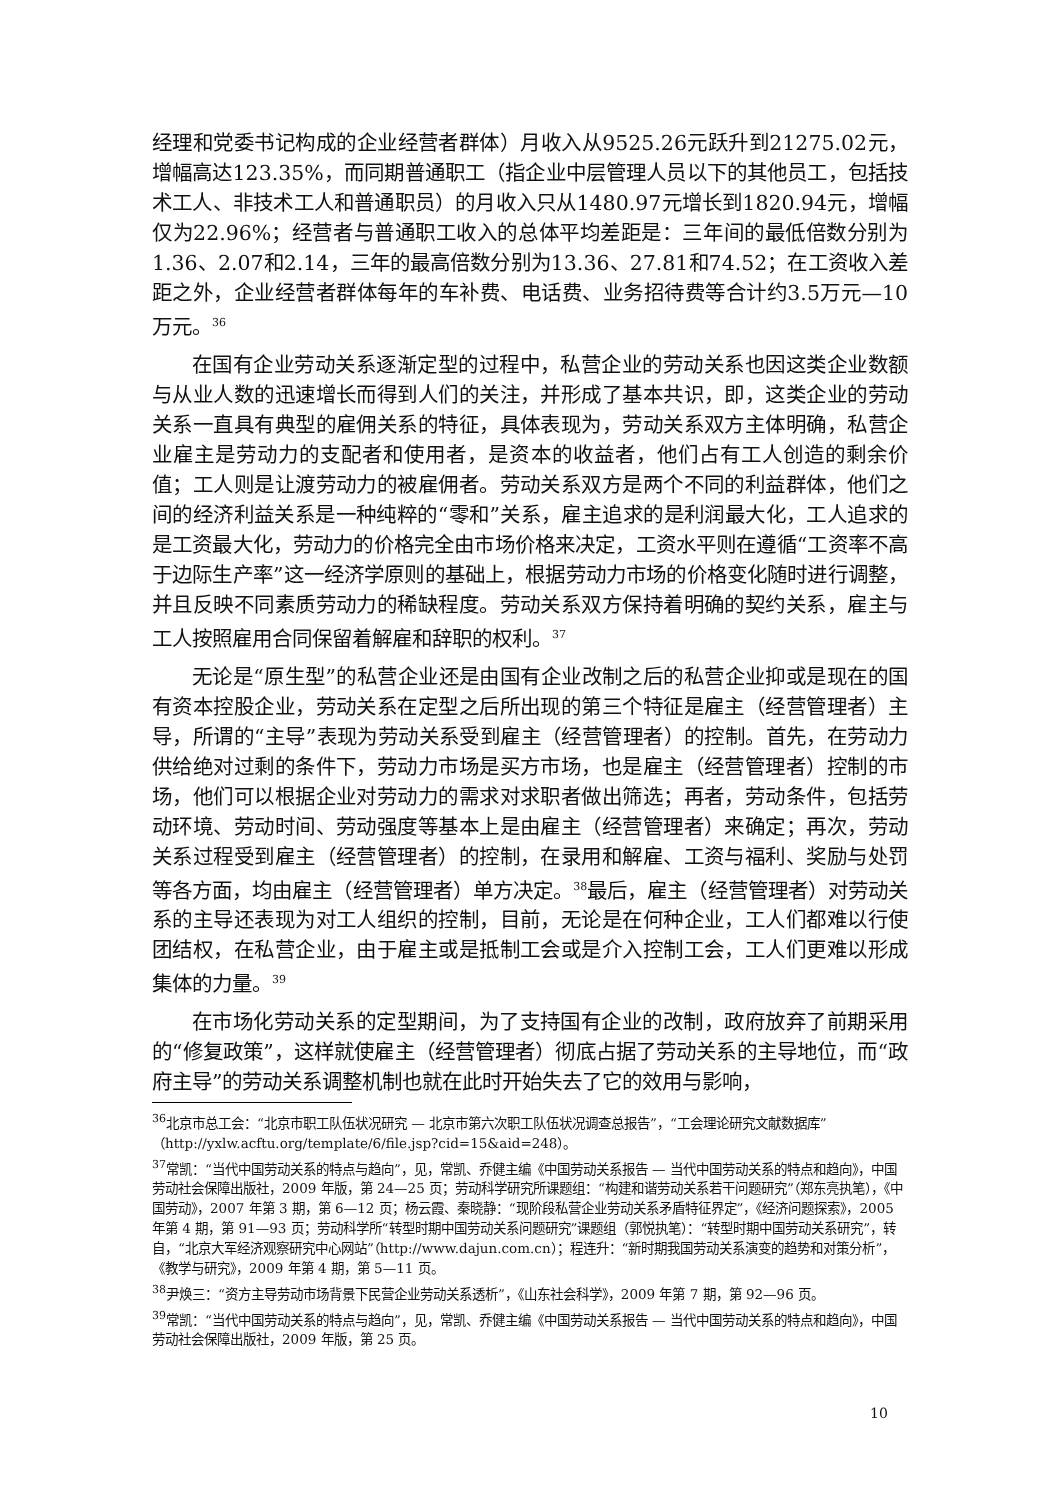经理和党委书记构成的企业经营者群体）月收入从9525.26元跃升到21275.02元，增幅高达123.35%，而同期普通职工（指企业中层管理人员以下的其他员工，包括技术工人、非技术工人和普通职员）的月收入只从1480.97元增长到1820.94元，增幅仅为22.96%；经营者与普通职工收入的总体平均差距是：三年间的最低倍数分别为1.36、2.07和2.14，三年的最高倍数分别为13.36、27.81和74.52；在工资收入差距之外，企业经营者群体每年的车补费、电话费、业务招待费等合计约3.5万元—10万元。<sup>36</sup>
在国有企业劳动关系逐渐定型的过程中，私营企业的劳动关系也因这类企业数额与从业人数的迅速增长而得到人们的关注，并形成了基本共识，即，这类企业的劳动关系一直具有典型的雇佣关系的特征，具体表现为，劳动关系双方主体明确，私营企业雇主是劳动力的支配者和使用者，是资本的收益者，他们占有工人创造的剩余价值；工人则是让渡劳动力的被雇佣者。劳动关系双方是两个不同的利益群体，他们之间的经济利益关系是一种纯粹的“零和”关系，雇主追求的是利润最大化，工人追求的是工资最大化，劳动力的价格完全由市场价格来决定，工资水平则在遵循“工资率不高于边际生产率”这一经济学原则的基础上，根据劳动力市场的价格变化随时进行调整，并且反映不同素质劳动力的稀缺程度。劳动关系双方保持着明确的契约关系，雇主与工人按照雇用合同保留着解雇和辞职的权利。<sup>37</sup>
无论是“原生型”的私营企业还是由国有企业改制之后的私营企业抑或是现在的国有资本控股企业，劳动关系在定型之后所出现的第三个特征是雇主（经营管理者）主导，所谓的“主导”表现为劳动关系受到雇主（经营管理者）的控制。首先，在劳动力供给绝对过剩的条件下，劳动力市场是买方市场，也是雇主（经营管理者）控制的市场，他们可以根据企业对劳动力的需求对求职者做出筛选；再者，劳动条件，包括劳动环境、劳动时间、劳动强度等基本上是由雇主（经营管理者）来确定；再次，劳动关系过程受到雇主（经营管理者）的控制，在录用和解雇、工资与福利、奖励与处罚等各方面，均由雇主（经营管理者）单方决定。<sup>38</sup>最后，雇主（经营管理者）对劳动关系的主导还表现为对工人组织的控制，目前，无论是在何种企业，工人们都难以行使团结权，在私营企业，由于雇主或是抵制工会或是介入控制工会，工人们更难以形成集体的力量。<sup>39</sup>
在市场化劳动关系的定型期间，为了支持国有企业的改制，政府放弃了前期采用的“修复政策”，这样就使雇主（经营管理者）彻底占据了劳动关系的主导地位，而“政府主导”的劳动关系调整机制也就在此时开始失去了它的效用与影响，
<sup>36</sup> 北京市总工会：“北京市职工队伍状况研究 — 北京市第六次职工队伍状况调查总报告”，“工会理论研究文献数据库”（http://yxlw.acftu.org/template/6/file.jsp?cid=15&aid=248）。
<sup>37</sup> 常凯：“当代中国劳动关系的特点与趋向”，见，常凯、乔健主编《中国劳动关系报告 — 当代中国劳动关系的特点和趋向》，中国劳动社会保障出版社，2009 年版，第 24—25 页；劳动科学研究所课题组：“构建和谐劳动关系若干问题研究”（郑东亮执笔），《中国劳动》，2007 年第 3 期，第 6—12 页；杨云霞、秦晓静：“现阶段私营企业劳动关系矛盾特征界定”，《经济问题探索》，2005 年第 4 期，第 91—93 页；劳动科学所“转型时期中国劳动关系问题研究”课题组（郭悦执笔）：“转型时期中国劳动关系研究”，转自，“北京大军经济观察研究中心网站”（http://www.dajun.com.cn）；程连升：“新时期我国劳动关系演变的趋势和对策分析”，《教学与研究》，2009 年第 4 期，第 5—11 页。
<sup>38</sup> 尹焕三：“资方主导劳动市场背景下民营企业劳动关系透析”，《山东社会科学》，2009 年第 7 期，第 92—96 页。
<sup>39</sup> 常凯：“当代中国劳动关系的特点与趋向”，见，常凯、乔健主编《中国劳动关系报告 — 当代中国劳动关系的特点和趋向》，中国劳动社会保障出版社，2009 年版，第 25 页。
10